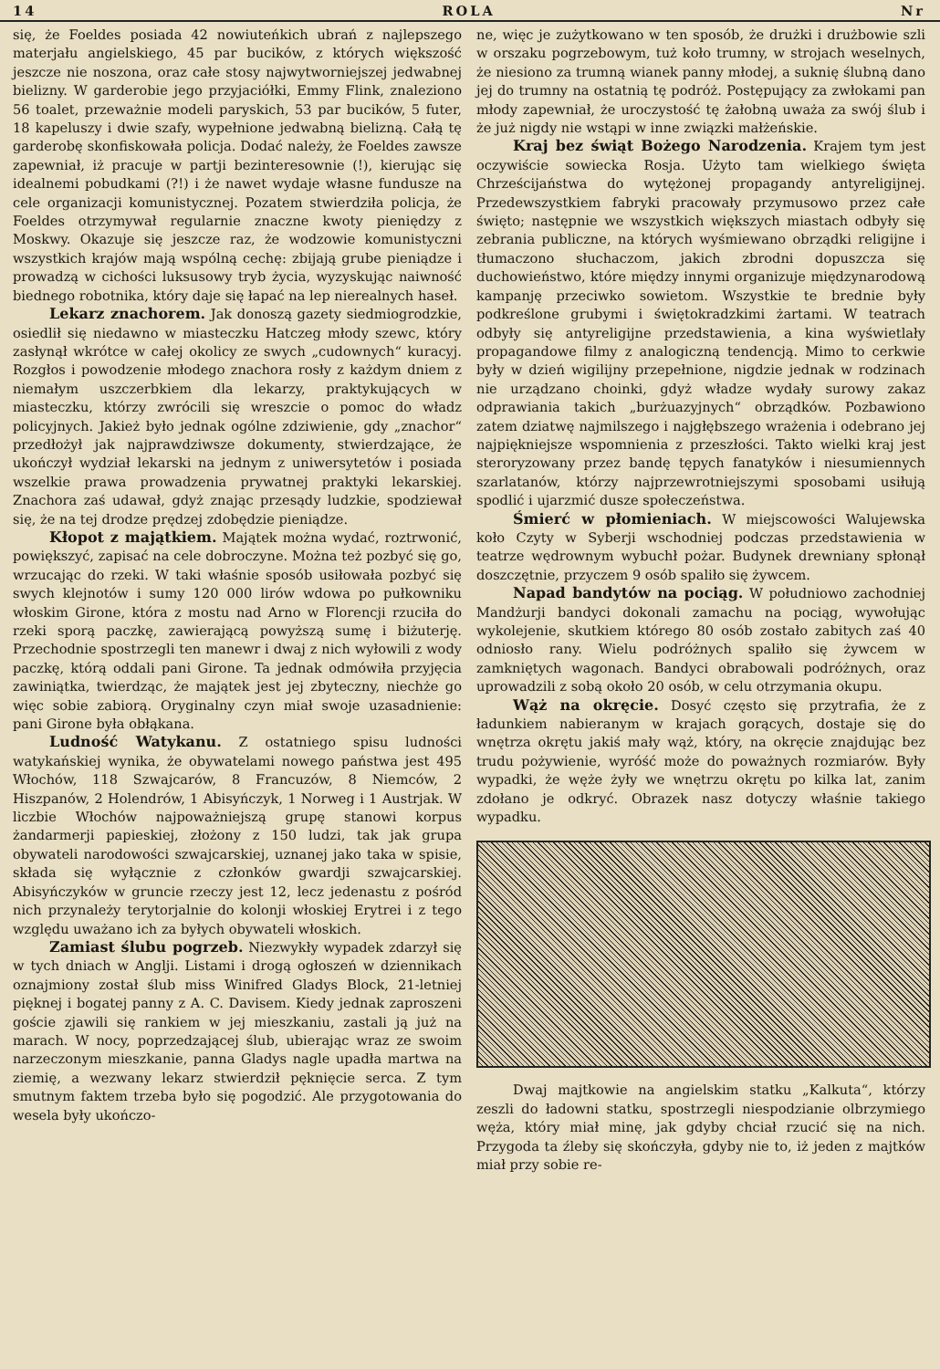14 ROLA Nr
się, że Foeldes posiada 42 nowiuteńkich ubrań z najlepszego materjału angielskiego, 45 par bucików, z których większość jeszcze nie noszona, oraz całe stosy najwytworniejszej jedwabnej bielizny. W garderobie jego przyjaciółki, Emmy Flink, znaleziono 56 toalet, przeważnie modeli paryskich, 53 par bucików, 5 futer, 18 kapeluszy i dwie szafy, wypełnione jedwabną bielizną. Całą tę garderobę skonfiskowała policja. Dodać należy, że Foeldes zawsze zapewniał, iż pracuje w partji bezinteresownie (!), kierując się idealnemi pobudkami (?!) i że nawet wydaje własne fundusze na cele organizacji komunistycznej. Pozatem stwierdziła policja, że Foeldes otrzymywał regularnie znaczne kwoty pieniędzy z Moskwy. Okazuje się jeszcze raz, że wodzowie komunistyczni wszystkich krajów mają wspólną cechę: zbijają grube pieniądze i prowadzą w cichości luksusowy tryb życia, wyzyskując naiwność biednego robotnika, który daje się łapać na lep nierealnych haseł.
Lekarz znachorem. Jak donoszą gazety siedmiogrodzkie, osiedlił się niedawno w miasteczku Hatczeg młody szewc, który zasłynął wkrótce w całej okolicy ze swych „cudownych“ kuracyj. Rozgłos i powodzenie młodego znachora rosły z każdym dniem z niemałym uszczerbkiem dla lekarzy, praktykujących w miasteczku, którzy zwrócili się wreszcie o pomoc do władz policyjnych. Jakież było jednak ogólne zdziwienie, gdy „znachor“ przedłożył jak najprawdziwsze dokumenty, stwierdzające, że ukończył wydział lekarski na jednym z uniwersytetów i posiada wszelkie prawa prowadzenia prywatnej praktyki lekarskiej. Znachora zaś udawał, gdyż znając przesądy ludzkie, spodziewał się, że na tej drodze prędzej zdobędzie pieniądze.
Kłopot z majątkiem. Majątek można wydać, roztrwonić, powiększyć, zapisać na cele dobroczyne. Można też pozbyć się go, wrzucając do rzeki. W taki właśnie sposób usiłowała pozbyć się swych klejnotów i sumy 120 000 lirów wdowa po pułkowniku włoskim Girone, która z mostu nad Arno w Florencji rzuciła do rzeki sporą paczkę, zawierającą powyższą sumę i biżuterję. Przechodnie spostrzegli ten manewr i dwaj z nich wyłowili z wody paczkę, którą oddali pani Girone. Ta jednak odmówiła przyjęcia zawiniątka, twierdząc, że majątek jest jej zbyteczny, niechże go więc sobie zabiorą. Oryginalny czyn miał swoje uzasadnienie: pani Girone była obłąkana.
Ludność Watykanu. Z ostatniego spisu ludności watykańskiej wynika, że obywatelami nowego państwa jest 495 Włochów, 118 Szwajcarów, 8 Francuzów, 8 Niemców, 2 Hiszpanów, 2 Holendrów, 1 Abisyńczyk, 1 Norweg i 1 Austrjak. W liczbie Włochów najpoważniejszą grupę stanowi korpus żandarmerji papieskiej, złożony z 150 ludzi, tak jak grupa obywateli narodowości szwajcarskiej, uznanej jako taka w spisie, składa się wyłącznie z członków gwardji szwajcarskiej. Abisyńczyków w gruncie rzeczy jest 12, lecz jedenastu z pośród nich przynależy terytorjalnie do kolonji włoskiej Erytrei i z tego względu uważano ich za byłych obywateli włoskich.
Zamiast ślubu pogrzeb. Niezwykły wypadek zdarzył się w tych dniach w Anglji. Listami i drogą ogłoszeń w dziennikach oznajmiony został ślub miss Winifred Gladys Block, 21-letniej pięknej i bogatej panny z A. C. Davisem. Kiedy jednak zaproszeni goście zjawili się rankiem w jej mieszkaniu, zastali ją już na marach. W nocy, poprzedzającej ślub, ubierając wraz ze swoim narzeczonym mieszkanie, panna Gladys nagle upadła martwa na ziemię, a wezwany lekarz stwierdził pęknięcie serca. Z tym smutnym faktem trzeba było się pogodzić. Ale przygotowania do wesela były ukończo-
ne, więc je zużytkowano w ten sposób, że drużki i drużbowie szli w orszaku pogrzebowym, tuż koło trumny, w strojach weselnych, że niesiono za trumną wianek panny młodej, a suknię ślubną dano jej do trumny na ostatnią tę podróż. Postępujący za zwłokami pan młody zapewniał, że uroczystość tę żałobną uważa za swój ślub i że już nigdy nie wstąpi w inne związki małżeńskie.
Kraj bez świąt Bożego Narodzenia. Krajem tym jest oczywiście sowiecka Rosja. Użyto tam wielkiego święta Chrześcijaństwa do wytężonej propagandy antyreligijnej. Przedewszystkiem fabryki pracowały przymusowo przez całe święto; następnie we wszystkich większych miastach odbyły się zebrania publiczne, na których wyśmiewano obrządki religijne i tłumaczono słuchaczom, jakich zbrodni dopuszcza się duchowieństwo, które między innymi organizuje międzynarodową kampanję przeciwko sowietom. Wszystkie te brednie były podkreślone grubymi i świętokradzkimi żartami. W teatrach odbyły się antyreligijne przedstawienia, a kina wyświetlały propagandowe filmy z analogiczną tendencją. Mimo to cerkwie były w dzień wigilijny przepełnione, nigdzie jednak w rodzinach nie urządzano choinki, gdyż władze wydały surowy zakaz odprawiania takich „burżuazyjnych“ obrządków. Pozbawiono zatem dziatwę najmilszego i najgłębszego wrażenia i odebrano jej najpiękniejsze wspomnienia z przeszłości. Takto wielki kraj jest steroryzowany przez bandę tępych fanatyków i niesumiennych szarlatanów, którzy najprzewrotniejszymi sposobami usiłują spodlić i ujarzmić dusze społeczeństwa.
Śmierć w płomieniach. W miejscowości Walujewska koło Czyty w Syberji wschodniej podczas przedstawienia w teatrze wędrownym wybuchł pożar. Budynek drewniany spłonął doszczętnie, przyczem 9 osób spaliło się żywcem.
Napad bandytów na pociąg. W południowo zachodniej Mandżurji bandyci dokonali zamachu na pociąg, wywołując wykolejenie, skutkiem którego 80 osób zostało zabitych zaś 40 odniosło rany. Wielu podróżnych spaliło się żywcem w zamkniętych wagonach. Bandyci obrabowali podróżnych, oraz uprowadzili z sobą około 20 osób, w celu otrzymania okupu.
Wąż na okręcie. Dosyć często się przytrafia, że z ładunkiem nabieranym w krajach gorących, dostaje się do wnętrza okrętu jakiś mały wąż, który, na okręcie znajdując bez trudu pożywienie, wyróść może do poważnych rozmiarów. Były wypadki, że węże żyły we wnętrzu okrętu po kilka lat, zanim zdołano je odkryć. Obrazek nasz dotyczy właśnie takiego wypadku.
Dwaj majtkowie na angielskim statku „Kalkuta“, którzy zeszli do ładowni statku, spostrzegli niespodzianie olbrzymiego węża, który miał minę, jak gdyby chciał rzucić się na nich. Przygoda ta źleby się skończyła, gdyby nie to, iż jeden z majtków miał przy sobie re-